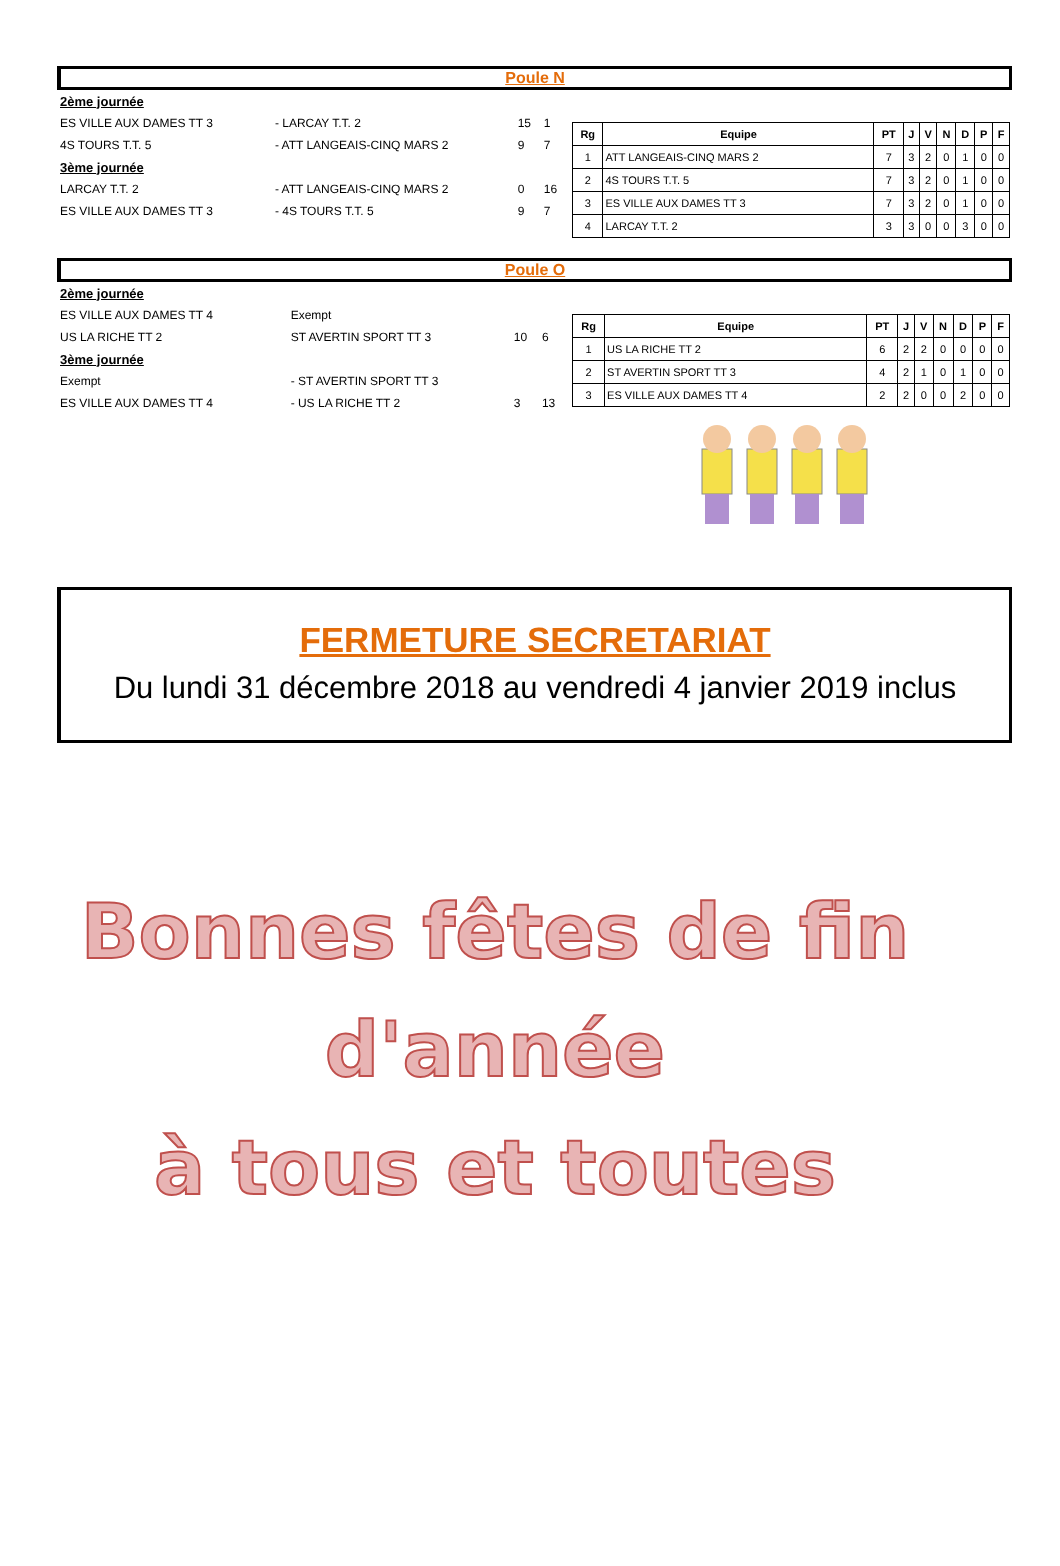Poule N
| 2ème journée | | | |
| ES VILLE AUX DAMES TT 3 | - LARCAY T.T. 2 | 15 | 1 |
| 4S TOURS T.T. 5 | - ATT LANGEAIS-CINQ MARS 2 | 9 | 7 |
| 3ème journée | | | |
| LARCAY T.T. 2 | - ATT LANGEAIS-CINQ MARS 2 | 0 | 16 |
| ES VILLE AUX DAMES TT 3 | - 4S TOURS T.T. 5 | 9 | 7 |
| Rg | Equipe | PT | J | V | N | D | P | F |
| --- | --- | --- | --- | --- | --- | --- | --- | --- |
| 1 | ATT LANGEAIS-CINQ MARS 2 | 7 | 3 | 2 | 0 | 1 | 0 | 0 |
| 2 | 4S TOURS T.T. 5 | 7 | 3 | 2 | 0 | 1 | 0 | 0 |
| 3 | ES VILLE AUX DAMES TT 3 | 7 | 3 | 2 | 0 | 1 | 0 | 0 |
| 4 | LARCAY T.T. 2 | 3 | 3 | 0 | 0 | 3 | 0 | 0 |
Poule O
| 2ème journée | | | |
| ES VILLE AUX DAMES TT 4 | Exempt | | |
| US LA RICHE TT 2 | ST AVERTIN SPORT TT 3 | 10 | 6 |
| 3ème journée | | | |
| Exempt | - ST AVERTIN SPORT TT 3 | | |
| ES VILLE AUX DAMES TT 4 | - US LA RICHE TT 2 | 3 | 13 |
| Rg | Equipe | PT | J | V | N | D | P | F |
| --- | --- | --- | --- | --- | --- | --- | --- | --- |
| 1 | US LA RICHE TT 2 | 6 | 2 | 2 | 0 | 0 | 0 | 0 |
| 2 | ST AVERTIN SPORT TT 3 | 4 | 2 | 1 | 0 | 1 | 0 | 0 |
| 3 | ES VILLE AUX DAMES TT 4 | 2 | 2 | 0 | 0 | 2 | 0 | 0 |
FERMETURE SECRETARIAT
Du lundi 31 décembre 2018 au vendredi 4 janvier 2019 inclus
Bonnes fêtes de fin
d'année
à tous et toutes